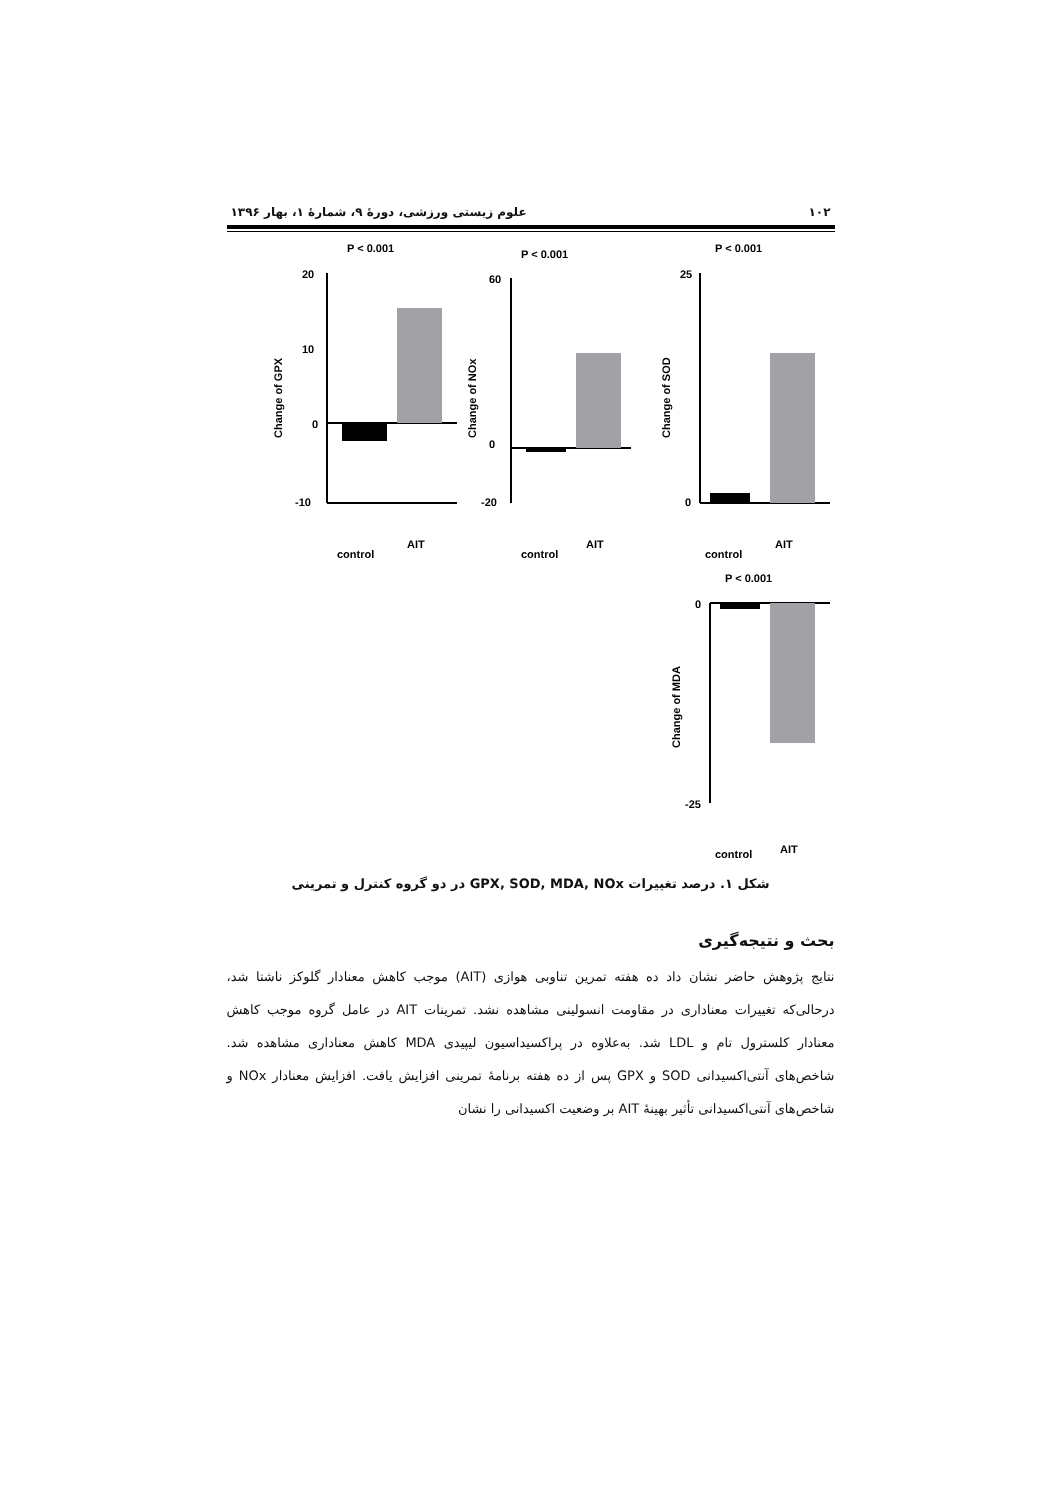۱۰۲ علوم زیستی ورزشی، دورهٔ ۹، شمارهٔ ۱، بهار ۱۳۹۶
P < 0.001
Change of GPX
20
10
0
-10
control
AIT
P < 0.001
Change of NOx
60
0
-20
control
AIT
P < 0.001
Change of SOD
25
0
control
AIT
P < 0.001
Change of MDA
0
-25
control
AIT
شکل ۱. درصد تغییرات GPX, SOD, MDA, NOx در دو گروه کنترل و تمرینی
بحث و نتیجه‌گیری
نتایج پژوهش حاضر نشان داد ده هفته تمرین تناوبی هوازی (AIT) موجب کاهش معنادار گلوکز ناشتا شد، درحالی‌که تغییرات معناداری در مقاومت انسولینی مشاهده نشد. تمرینات AIT در عامل گروه موجب کاهش معنادار کلسترول تام و LDL شد. به‌علاوه در پراکسیداسیون لیپیدی MDA کاهش معناداری مشاهده شد. شاخص‌های آنتی‌اکسیدانی SOD و GPX پس از ده هفته برنامهٔ تمرینی افزایش یافت. افزایش معنادار NOx و شاخص‌های آنتی‌اکسیدانی تأثیر بهینهٔ AIT بر وضعیت اکسیدانی را نشان